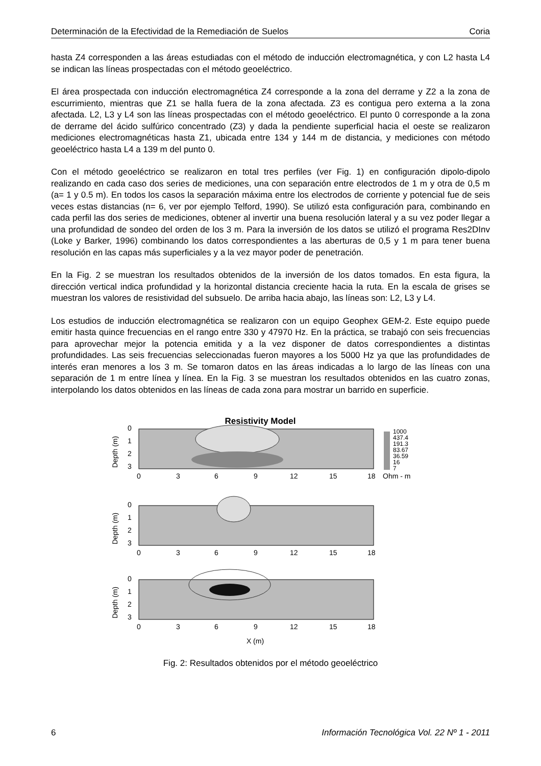Determinación de la Efectividad de la Remediación de Suelos Coria
hasta Z4 corresponden a las áreas estudiadas con el método de inducción electromagnética, y con L2 hasta L4 se indican las líneas prospectadas con el método geoeléctrico.
El área prospectada con inducción electromagnética Z4 corresponde a la zona del derrame y Z2 a la zona de escurrimiento, mientras que Z1 se halla fuera de la zona afectada. Z3 es contigua pero externa a la zona afectada. L2, L3 y L4 son las líneas prospectadas con el método geoeléctrico. El punto 0 corresponde a la zona de derrame del ácido sulfúrico concentrado (Z3) y dada la pendiente superficial hacia el oeste se realizaron mediciones electromagnéticas hasta Z1, ubicada entre 134 y 144 m de distancia, y mediciones con método geoeléctrico hasta L4 a 139 m del punto 0.
Con el método geoeléctrico se realizaron en total tres perfiles (ver Fig. 1) en configuración dipolo-dipolo realizando en cada caso dos series de mediciones, una con separación entre electrodos de 1 m y otra de 0,5 m (a= 1 y 0.5 m). En todos los casos la separación máxima entre los electrodos de corriente y potencial fue de seis veces estas distancias (n= 6, ver por ejemplo Telford, 1990). Se utilizó esta configuración para, combinando en cada perfil las dos series de mediciones, obtener al invertir una buena resolución lateral y a su vez poder llegar a una profundidad de sondeo del orden de los 3 m. Para la inversión de los datos se utilizó el programa Res2DInv (Loke y Barker, 1996) combinando los datos correspondientes a las aberturas de 0,5 y 1 m para tener buena resolución en las capas más superficiales y a la vez mayor poder de penetración.
En la Fig. 2 se muestran los resultados obtenidos de la inversión de los datos tomados. En esta figura, la dirección vertical indica profundidad y la horizontal distancia creciente hacia la ruta. En la escala de grises se muestran los valores de resistividad del subsuelo. De arriba hacia abajo, las líneas son: L2, L3 y L4.
Los estudios de inducción electromagnética se realizaron con un equipo Geophex GEM-2. Este equipo puede emitir hasta quince frecuencias en el rango entre 330 y 47970 Hz. En la práctica, se trabajó con seis frecuencias para aprovechar mejor la potencia emitida y a la vez disponer de datos correspondientes a distintas profundidades. Las seis frecuencias seleccionadas fueron mayores a los 5000 Hz ya que las profundidades de interés eran menores a los 3 m. Se tomaron datos en las áreas indicadas a lo largo de las líneas con una separación de 1 m entre línea y línea. En la Fig. 3 se muestran los resultados obtenidos en las cuatro zonas, interpolando los datos obtenidos en las líneas de cada zona para mostrar un barrido en superficie.
Resistivity Model
Depth (m)
0
1
2
3
0
3
6
9
12
15
18
1000
437.4
191.3
83.67
36.59
16
7
Ohm - m
Depth (m)
0
1
2
3
0
3
6
9
12
15
18
Depth (m)
0
1
2
3
0
3
6
9
12
15
18
X (m)
Fig. 2: Resultados obtenidos por el método geoeléctrico
6 Información Tecnológica Vol. 22 Nº 1 - 2011